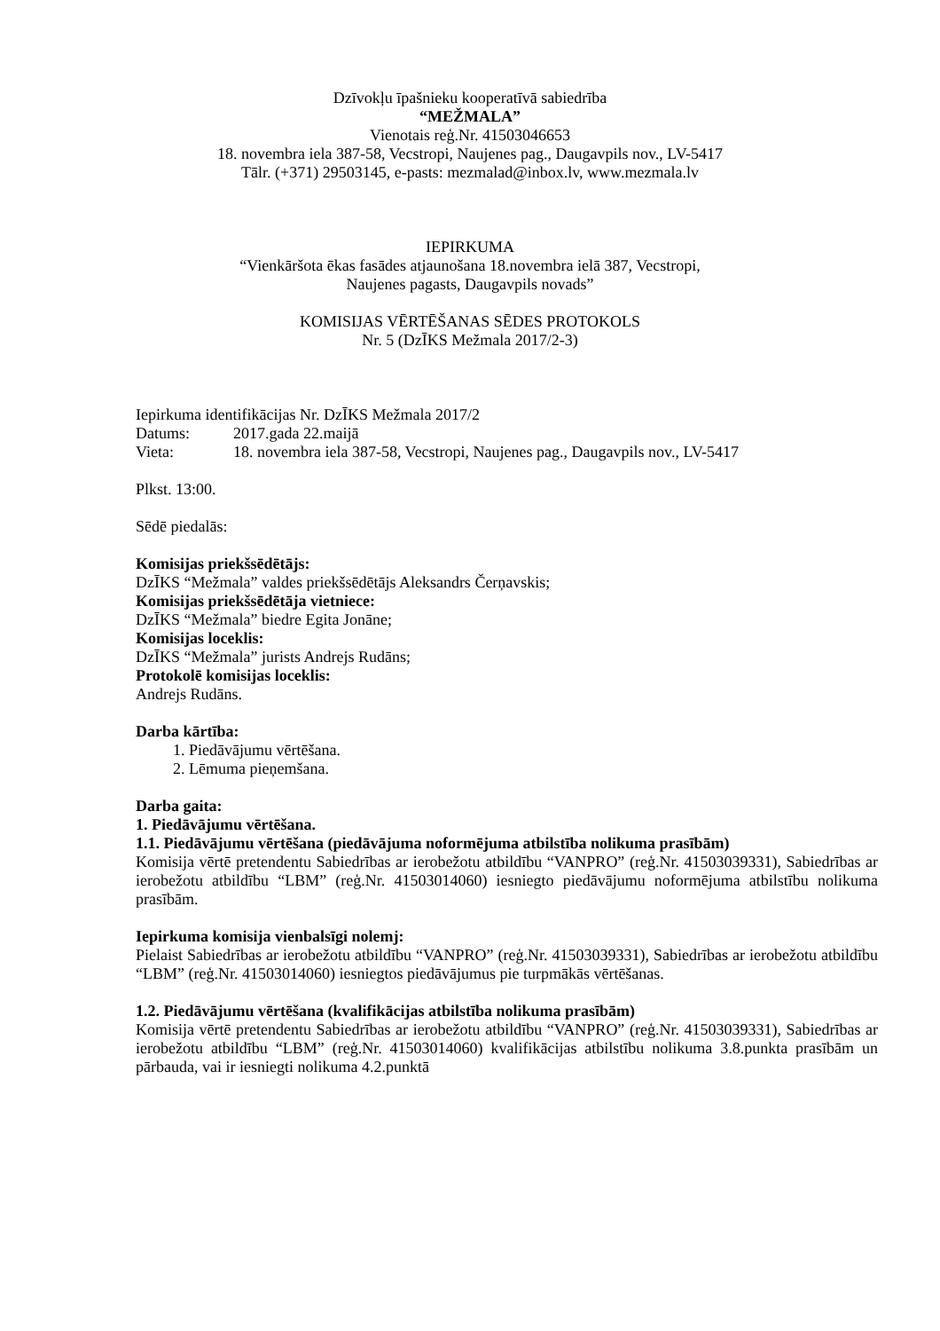Dzīvokļu īpašnieku kooperatīvā sabiedrība
“MEŽMALA”
Vienotais reģ.Nr. 41503046653
18. novembra iela 387-58, Vecstropi, Naujenes pag., Daugavpils nov., LV-5417
Tālr. (+371) 29503145, e-pasts: mezmalad@inbox.lv, www.mezmala.lv
IEPIRKUMA
“Vienkāršota ēkas fasādes atjaunošana 18.novembra ielā 387, Vecstropi,
Naujenes pagasts, Daugavpils novads”
KOMISIJAS VĒRTĒŠANAS SĒDES PROTOKOLS
Nr. 5 (DzĪKS Mežmala 2017/2-3)
Iepirkuma identifikācijas Nr. DzĪKS Mežmala 2017/2
Datums: 2017.gada 22.maijā
Vieta: 18. novembra iela 387-58, Vecstropi, Naujenes pag., Daugavpils nov., LV-5417
Plkst. 13:00.
Sēdē piedalās:
Komisijas priekšsēdētājs:
DzĪKS “Mežmala” valdes priekšsēdētājs Aleksandrs Čerņavskis;
Komisijas priekšsēdētāja vietniece:
DzĪKS “Mežmala” biedre Egita Jonāne;
Komisijas loceklis:
DzĪKS “Mežmala” jurists Andrejs Rudāns;
Protokolē komisijas loceklis:
Andrejs Rudāns.
Darba kārtība:
1. Piedāvājumu vērtēšana.
2. Lēmuma pieņemšana.
Darba gaita:
1. Piedāvājumu vērtēšana.
1.1. Piedāvājumu vērtēšana (piedāvājuma noformējuma atbilstība nolikuma prasībām)
Komisija vērtē pretendentu Sabiedrības ar ierobežotu atbildību “VANPRO” (reģ.Nr. 41503039331), Sabiedrības ar ierobežotu atbildību “LBM” (reģ.Nr. 41503014060) iesniegto piedāvājumu noformējuma atbilstību nolikuma prasībām.
Iepirkuma komisija vienbalsīgi nolemj:
Pielaist Sabiedrības ar ierobežotu atbildību “VANPRO” (reģ.Nr. 41503039331), Sabiedrības ar ierobežotu atbildību “LBM” (reģ.Nr. 41503014060) iesniegtos piedāvājumus pie turpmākās vērtēšanas.
1.2. Piedāvājumu vērtēšana (kvalifikācijas atbilstība nolikuma prasībām)
Komisija vērtē pretendentu Sabiedrības ar ierobežotu atbildību “VANPRO” (reģ.Nr. 41503039331), Sabiedrības ar ierobežotu atbildību “LBM” (reģ.Nr. 41503014060) kvalifikācijas atbilstību nolikuma 3.8.punkta prasībām un pārbauda, vai ir iesniegti nolikuma 4.2.punktā